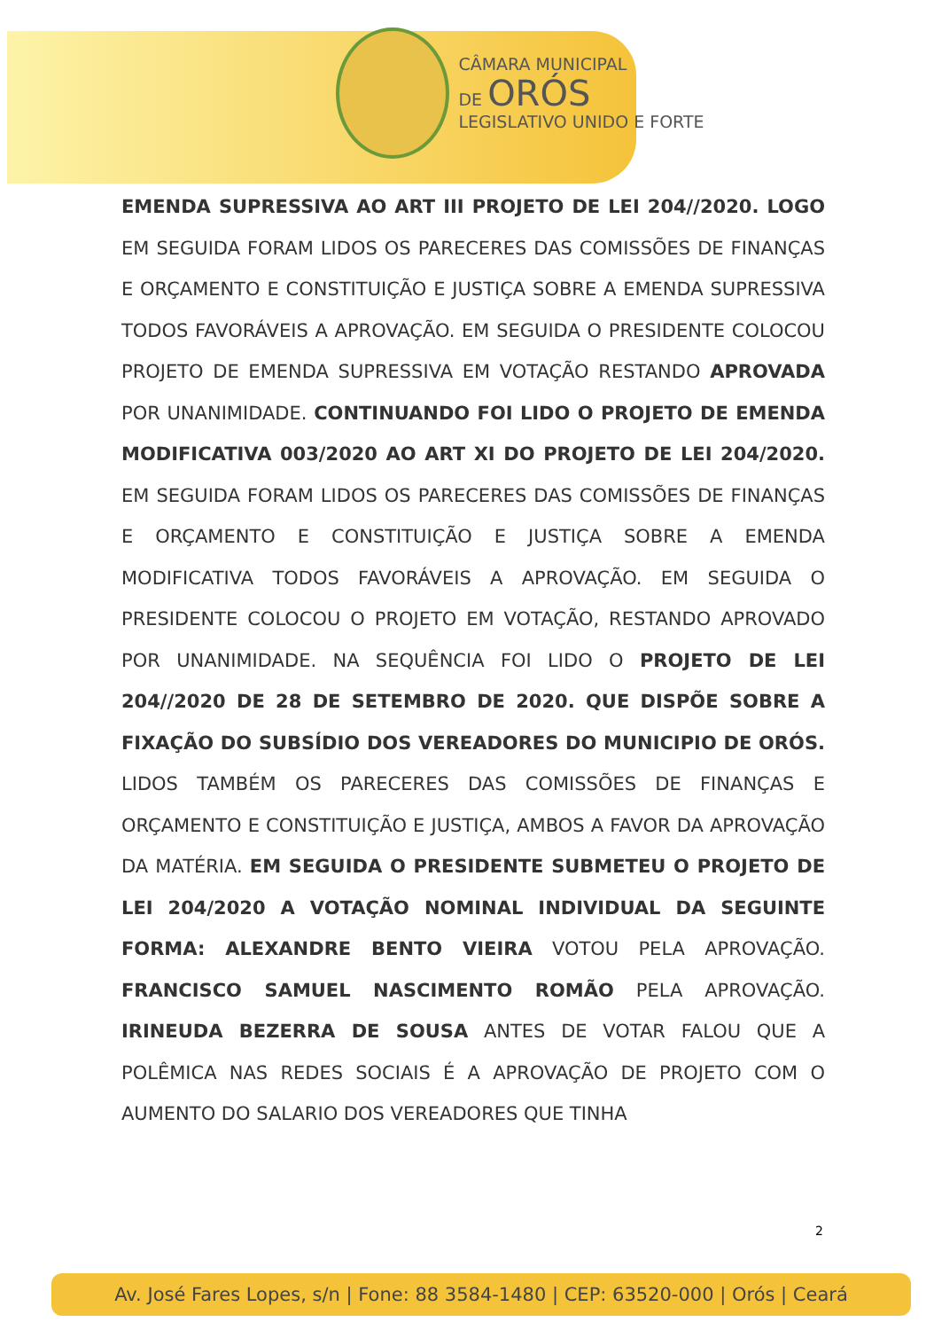CÂMARA MUNICIPAL
DE ORÓS
LEGISLATIVO UNIDO E FORTE
EMENDA SUPRESSIVA AO ART III PROJETO DE LEI 204//2020. LOGO EM SEGUIDA FORAM LIDOS OS PARECERES DAS COMISSÕES DE FINANÇAS E ORÇAMENTO E CONSTITUIÇÃO E JUSTIÇA SOBRE A EMENDA SUPRESSIVA TODOS FAVORÁVEIS A APROVAÇÃO. EM SEGUIDA O PRESIDENTE COLOCOU PROJETO DE EMENDA SUPRESSIVA EM VOTAÇÃO RESTANDO APROVADA POR UNANIMIDADE. CONTINUANDO FOI LIDO O PROJETO DE EMENDA MODIFICATIVA 003/2020 AO ART XI DO PROJETO DE LEI 204/2020. EM SEGUIDA FORAM LIDOS OS PARECERES DAS COMISSÕES DE FINANÇAS E ORÇAMENTO E CONSTITUIÇÃO E JUSTIÇA SOBRE A EMENDA MODIFICATIVA TODOS FAVORÁVEIS A APROVAÇÃO. EM SEGUIDA O PRESIDENTE COLOCOU O PROJETO EM VOTAÇÃO, RESTANDO APROVADO POR UNANIMIDADE. NA SEQUÊNCIA FOI LIDO O PROJETO DE LEI 204//2020 DE 28 DE SETEMBRO DE 2020. QUE DISPÕE SOBRE A FIXAÇÃO DO SUBSÍDIO DOS VEREADORES DO MUNICIPIO DE ORÓS. LIDOS TAMBÉM OS PARECERES DAS COMISSÕES DE FINANÇAS E ORÇAMENTO E CONSTITUIÇÃO E JUSTIÇA, AMBOS A FAVOR DA APROVAÇÃO DA MATÉRIA. EM SEGUIDA O PRESIDENTE SUBMETEU O PROJETO DE LEI 204/2020 A VOTAÇÃO NOMINAL INDIVIDUAL DA SEGUINTE FORMA: ALEXANDRE BENTO VIEIRA VOTOU PELA APROVAÇÃO. FRANCISCO SAMUEL NASCIMENTO ROMÃO PELA APROVAÇÃO. IRINEUDA BEZERRA DE SOUSA ANTES DE VOTAR FALOU QUE A POLÊMICA NAS REDES SOCIAIS É A APROVAÇÃO DE PROJETO COM O AUMENTO DO SALARIO DOS VEREADORES QUE TINHA
2
Av. José Fares Lopes, s/n | Fone: 88 3584-1480 | CEP: 63520-000 | Orós | Ceará